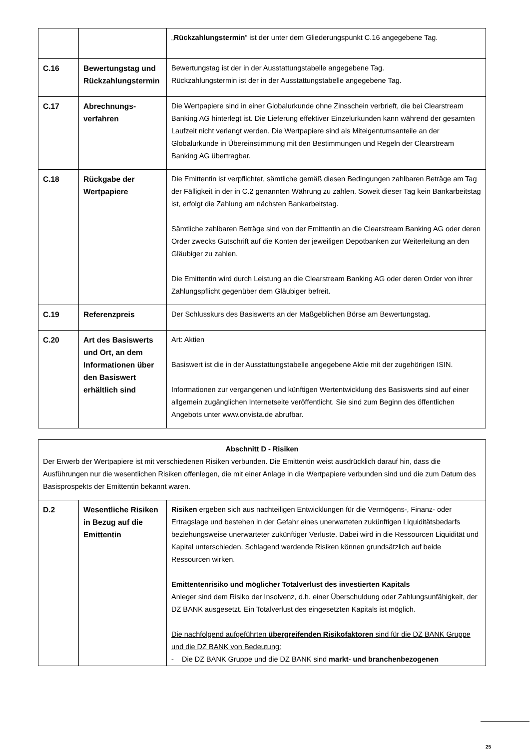| | | „ Rückzahlungstermin “ ist der unter dem Gliederungspunkt C.16 angegebene Tag. |
| C.16 | Bewertungstag und Rückzahlungstermin | Bewertungstag ist der in der Ausstattungstabelle angegebene Tag. Rückzahlungstermin ist der in der Ausstattungstabelle angegebene Tag. |
| C.17 | Abrechnungs- verfahren | Die Wertpapiere sind in einer Globalurkunde ohne Zinsschein verbrieft, die bei Clearstream Banking AG hinterlegt ist. Die Lieferung effektiver Einzelurkunden kann während der gesamten Laufzeit nicht verlangt werden. Die Wertpapiere sind als Miteigentumsanteile an der Globalurkunde in Übereinstimmung mit den Bestimmungen und Regeln der Clearstream Banking AG übertragbar. |
| C.18 | Rückgabe der Wertpapiere | Die Emittentin ist verpflichtet, sämtliche gemäß diesen Bedingungen zahlbaren Beträge am Tag der Fälligkeit in der in C.2 genannten Währung zu zahlen. Soweit dieser Tag kein Bankarbeitstag ist, erfolgt die Zahlung am nächsten Bankarbeitstag. Sämtliche zahlbaren Beträge sind von der Emittentin an die Clearstream Banking AG oder deren Order zwecks Gutschrift auf die Konten der jeweiligen Depotbanken zur Weiterleitung an den Gläubiger zu zahlen. Die Emittentin wird durch Leistung an die Clearstream Banking AG oder deren Order von ihrer Zahlungspflicht gegenüber dem Gläubiger befreit. |
| C.19 | Referenzpreis | Der Schlusskurs des Basiswerts an der Maßgeblichen Börse am Bewertungstag. |
| C.20 | Art des Basiswerts und Ort, an dem Informationen über den Basiswert erhältlich sind | Art: Aktien Basiswert ist die in der Ausstattungstabelle angegebene Aktie mit der zugehörigen ISIN. Informationen zur vergangenen und künftigen Wertentwicklung des Basiswerts sind auf einer allgemein zugänglichen Internetseite veröffentlicht. Sie sind zum Beginn des öffentlichen Angebots unter www.onvista.de abrufbar. |
| Abschnitt D - Risiken Der Erwerb der Wertpapiere ist mit verschiedenen Risiken verbunden. Die Emittentin weist ausdrücklich darauf hin, dass die Ausführungen nur die wesentlichen Risiken offenlegen, die mit einer Anlage in die Wertpapiere verbunden sind und die zum Datum des Basisprospekts der Emittentin bekannt waren. | | |
| D.2 | Wesentliche Risiken in Bezug auf die Emittentin | Risiken ergeben sich aus nachteiligen Entwicklungen für die Vermögens-, Finanz- oder Ertragslage und bestehen in der Gefahr eines unerwarteten zukünftigen Liquiditätsbedarfs beziehungsweise unerwarteter zukünftiger Verluste. Dabei wird in die Ressourcen Liquidität und Kapital unterschieden. Schlagend werdende Risiken können grundsätzlich auf beide Ressourcen wirken. Emittentenrisiko und möglicher Totalverlust des investierten Kapitals Anleger sind dem Risiko der Insolvenz, d.h. einer Überschuldung oder Zahlungsunfähigkeit, der DZ BANK ausgesetzt. Ein Totalverlust des eingesetzten Kapitals ist möglich. Die nachfolgend aufgeführten übergreifenden Risikofaktoren sind für die DZ BANK Gruppe und die DZ BANK von Bedeutung: - Die DZ BANK Gruppe und die DZ BANK sind markt- und branchenbezogenen |
25